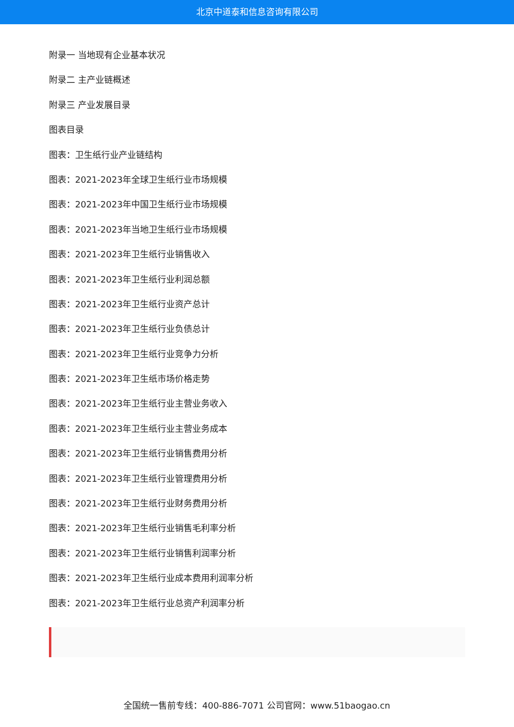北京中道泰和信息咨询有限公司
附录一 当地现有企业基本状况
附录二 主产业链概述
附录三 产业发展目录
图表目录
图表：卫生纸行业产业链结构
图表：2021-2023年全球卫生纸行业市场规模
图表：2021-2023年中国卫生纸行业市场规模
图表：2021-2023年当地卫生纸行业市场规模
图表：2021-2023年卫生纸行业销售收入
图表：2021-2023年卫生纸行业利润总额
图表：2021-2023年卫生纸行业资产总计
图表：2021-2023年卫生纸行业负债总计
图表：2021-2023年卫生纸行业竞争力分析
图表：2021-2023年卫生纸市场价格走势
图表：2021-2023年卫生纸行业主营业务收入
图表：2021-2023年卫生纸行业主营业务成本
图表：2021-2023年卫生纸行业销售费用分析
图表：2021-2023年卫生纸行业管理费用分析
图表：2021-2023年卫生纸行业财务费用分析
图表：2021-2023年卫生纸行业销售毛利率分析
图表：2021-2023年卫生纸行业销售利润率分析
图表：2021-2023年卫生纸行业成本费用利润率分析
图表：2021-2023年卫生纸行业总资产利润率分析
全国统一售前专线：400-886-7071 公司官网：www.51baogao.cn